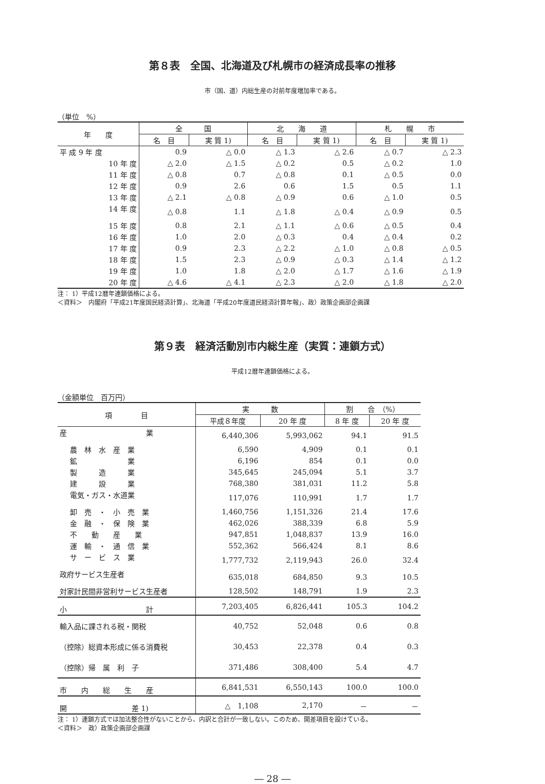第８表　全国、北海道及び札幌市の経済成長率の推移
市（国、道）内総生産の対前年度増加率である。
（単位　%）
| 年 度 | 全 国 | | 北 海 道 | | 札 幌 市 | |
| --- | --- | --- | --- | --- | --- | --- |
| | 名 目 | 実 質 1) | 名 目 | 実 質 1) | 名 目 | 実 質 1) |
| 平 成 9 年 度 | 0.9 | △ 0.0 | △ 1.3 | △ 2.6 | △ 0.7 | △ 2.3 |
| 10 年 度 | △ 2.0 | △ 1.5 | △ 0.2 | 0.5 | △ 0.2 | 1.0 |
| 11 年 度 | △ 0.8 | 0.7 | △ 0.8 | 0.1 | △ 0.5 | 0.0 |
| 12 年 度 | 0.9 | 2.6 | 0.6 | 1.5 | 0.5 | 1.1 |
| 13 年 度 | △ 2.1 | △ 0.8 | △ 0.9 | 0.6 | △ 1.0 | 0.5 |
| 14 年 度 | △ 0.8 | 1.1 | △ 1.8 | △ 0.4 | △ 0.9 | 0.5 |
| 15 年 度 | 0.8 | 2.1 | △ 1.1 | △ 0.6 | △ 0.5 | 0.4 |
| 16 年 度 | 1.0 | 2.0 | △ 0.3 | 0.4 | △ 0.4 | 0.2 |
| 17 年 度 | 0.9 | 2.3 | △ 2.2 | △ 1.0 | △ 0.8 | △ 0.5 |
| 18 年 度 | 1.5 | 2.3 | △ 0.9 | △ 0.3 | △ 1.4 | △ 1.2 |
| 19 年 度 | 1.0 | 1.8 | △ 2.0 | △ 1.7 | △ 1.6 | △ 1.9 |
| 20 年 度 | △ 4.6 | △ 4.1 | △ 2.3 | △ 2.0 | △ 1.8 | △ 2.0 |
注： 1）平成12暦年連鎖価格による。
＜資料＞　内閣府「平成21年度国民経済計算」、北海道「平成20年度道民経済計算年報」、政）政策企画部企画課
第９表　経済活動別市内総生産（実質：連鎖方式）
平成12暦年連鎖価格による。
（金額単位　百万円）
| 項 目 | 実 数 | | 割 合 （%） | |
| --- | --- | --- | --- | --- |
| | 平成８年度 | 20 年 度 | 8 年 度 | 20 年 度 |
| 産 業 | 6,440,306 | 5,993,062 | 94.1 | 91.5 |
| 農 林 水 産 業 | 6,590 | 4,909 | 0.1 | 0.1 |
| 鉱 業 | 6,196 | 854 | 0.1 | 0.0 |
| 製 造 業 | 345,645 | 245,094 | 5.1 | 3.7 |
| 建 設 業 | 768,380 | 381,031 | 11.2 | 5.8 |
| 電気・ガス・水道業 | 117,076 | 110,991 | 1.7 | 1.7 |
| 卸 売 ・ 小 売 業 | 1,460,756 | 1,151,326 | 21.4 | 17.6 |
| 金 融 ・ 保 険 業 | 462,026 | 388,339 | 6.8 | 5.9 |
| 不 動 産 業 | 947,851 | 1,048,837 | 13.9 | 16.0 |
| 運 輸 ・ 通 信 業 | 552,362 | 566,424 | 8.1 | 8.6 |
| サ ー ビ ス 業 | 1,777,732 | 2,119,943 | 26.0 | 32.4 |
| 政府サービス生産者 | 635,018 | 684,850 | 9.3 | 10.5 |
| 対家計民間非営利サービス生産者 | 128,502 | 148,791 | 1.9 | 2.3 |
| 小 計 | 7,203,405 | 6,826,441 | 105.3 | 104.2 |
| 輸入品に課される税・関税 | 40,752 | 52,048 | 0.6 | 0.8 |
| （控除）総資本形成に係る消費税 | 30,453 | 22,378 | 0.4 | 0.3 |
| （控除）帰 属 利 子 | 371,486 | 308,400 | 5.4 | 4.7 |
| 市 内 総 生 産 | 6,841,531 | 6,550,143 | 100.0 | 100.0 |
| 開 差 1) | △ 1,108 | 2,170 | － | － |
注： 1）連鎖方式では加法整合性がないことから、内訳と合計が一致しない。このため、開差項目を設けている。
＜資料＞　政）政策企画部企画課
― 28 ―